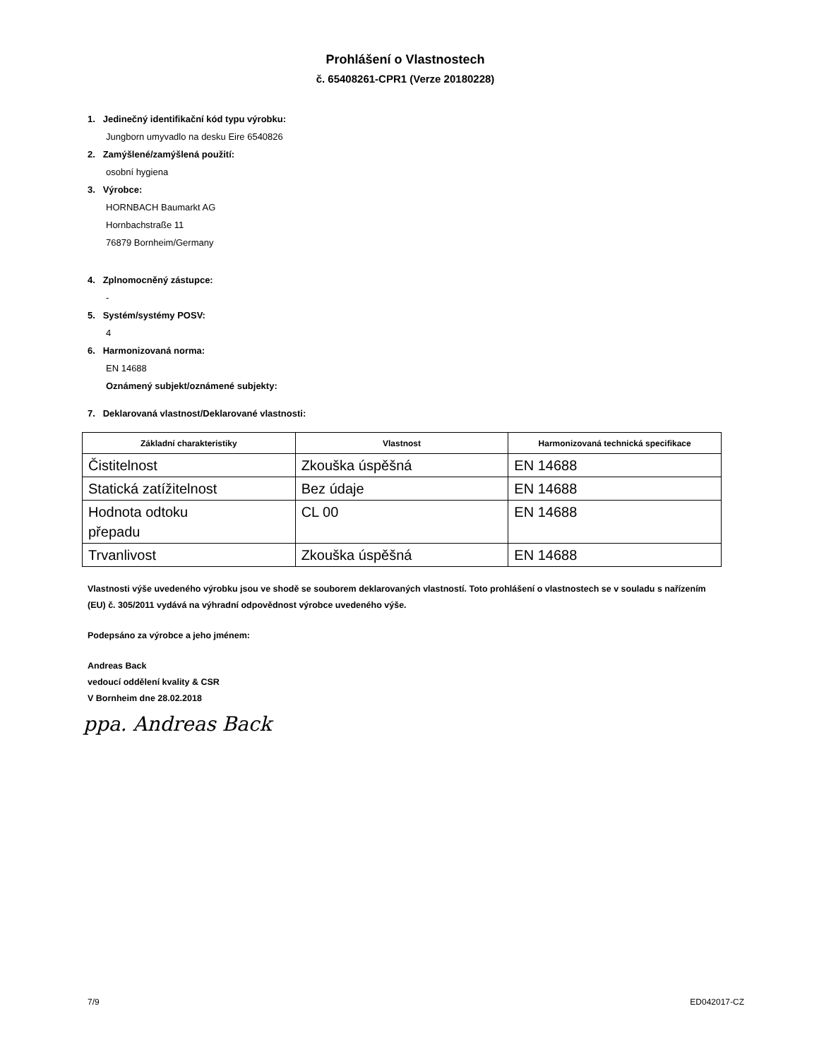Prohlášení o Vlastnostech
č. 65408261-CPR1 (Verze 20180228)
1. Jedinečný identifikační kód typu výrobku:
Jungborn umyvadlo na desku Eire 6540826
2. Zamýšlené/zamýšlená použití:
osobní hygiena
3. Výrobce:
HORNBACH Baumarkt AG
Hornbachstraße 11
76879 Bornheim/Germany
4. Zplnomocněný zástupce:
-
5. Systém/systémy POSV:
4
6. Harmonizovaná norma:
EN 14688
Oznámený subjekt/oznámené subjekty:
7. Deklarovaná vlastnost/Deklarované vlastnosti:
| Základní charakteristiky | Vlastnost | Harmonizovaná technická specifikace |
| --- | --- | --- |
| Čistitelnost | Zkouška úspěšná | EN 14688 |
| Statická zatížitelnost | Bez údaje | EN 14688 |
| Hodnota odtoku přepadu | CL 00 | EN 14688 |
| Trvanlivost | Zkouška úspěšná | EN 14688 |
Vlastnosti výše uvedeného výrobku jsou ve shodě se souborem deklarovaných vlastností. Toto prohlášení o vlastnostech se v souladu s nařízením (EU) č. 305/2011 vydává na výhradní odpovědnost výrobce uvedeného výše.
Podepsáno za výrobce a jeho jménem:
Andreas Back
vedoucí oddělení kvality & CSR
V Bornheim dne 28.02.2018
ppa. Andreas Back
7/9 ED042017-CZ